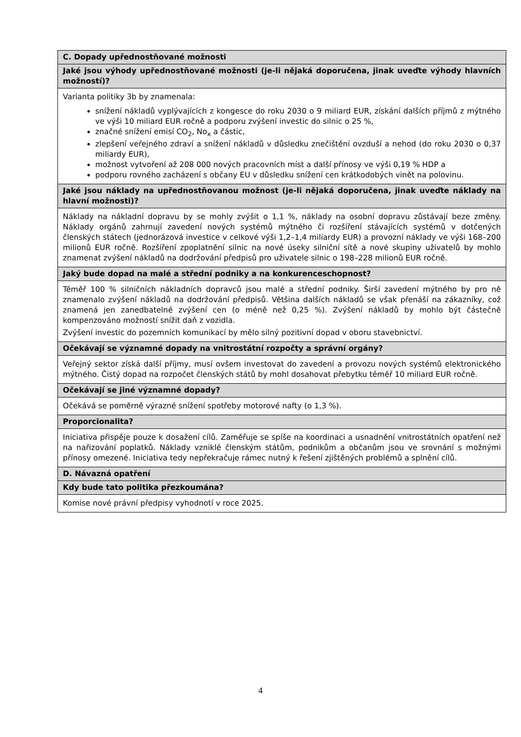| C. Dopady upřednostňované možnosti |
| Jaké jsou výhody upřednostňované možnosti (je-li nějaká doporučena, jinak uveďte výhody hlavních možností)? |
| Varianta politiky 3b by znamenala: snížení nákladů vyplývajících z kongesce do roku 2030 o 9 miliard EUR, získání dalších příjmů z mýtného ve výši 10 miliard EUR ročně a podporu zvýšení investic do silnic o 25 %, značné snížení emisí CO<sub>2</sub>, No<sub>x</sub> a částic, zlepšení veřejného zdraví a snížení nákladů v důsledku znečištění ovzduší a nehod (do roku 2030 o 0,37 miliardy EUR), možnost vytvoření až 208 000 nových pracovních míst a další přínosy ve výši 0,19 % HDP a podporu rovného zacházení s občany EU v důsledku snížení cen krátkodobých vinět na polovinu. |
| Jaké jsou náklady na upřednostňovanou možnost (je-li nějaká doporučena, jinak uveďte náklady na hlavní možnosti)? |
| Náklady na nákladní dopravu by se mohly zvýšit o 1,1 %, náklady na osobní dopravu zůstávají beze změny. Náklady orgánů zahrnují zavedení nových systémů mýtného či rozšíření stávajících systémů v dotčených členských státech (jednorázová investice v celkové výši 1,2–1,4 miliardy EUR) a provozní náklady ve výši 168–200 milionů EUR ročně. Rozšíření zpoplatnění silnic na nové úseky silniční sítě a nové skupiny uživatelů by mohlo znamenat zvýšení nákladů na dodržování předpisů pro uživatele silnic o 198–228 milionů EUR ročně. |
| Jaký bude dopad na malé a střední podniky a na konkurenceschopnost? |
| Téměř 100 % silničních nákladních dopravců jsou malé a střední podniky. Širší zavedení mýtného by pro ně znamenalo zvýšení nákladů na dodržování předpisů. Většina dalších nákladů se však přenáší na zákazníky, což znamená jen zanedbatelné zvýšení cen (o méně než 0,25 %). Zvýšení nákladů by mohlo být částečně kompenzováno možností snížit daň z vozidla. Zvýšení investic do pozemních komunikací by mělo silný pozitivní dopad v oboru stavebnictví. |
| Očekávají se významné dopady na vnitrostátní rozpočty a správní orgány? |
| Veřejný sektor získá další příjmy, musí ovšem investovat do zavedení a provozu nových systémů elektronického mýtného. Čistý dopad na rozpočet členských států by mohl dosahovat přebytku téměř 10 miliard EUR ročně. |
| Očekávají se jiné významné dopady? |
| Očekává se poměrně výrazné snížení spotřeby motorové nafty (o 1,3 %). |
| Proporcionalita? |
| Iniciativa přispěje pouze k dosažení cílů. Zaměřuje se spíše na koordinaci a usnadnění vnitrostátních opatření než na nařizování poplatků. Náklady vzniklé členským státům, podnikům a občanům jsou ve srovnání s možnými přínosy omezené. Iniciativa tedy nepřekračuje rámec nutný k řešení zjištěných problémů a splnění cílů. |
| D. Návazná opatření |
| Kdy bude tato politika přezkoumána? |
| Komise nové právní předpisy vyhodnotí v roce 2025. |
4